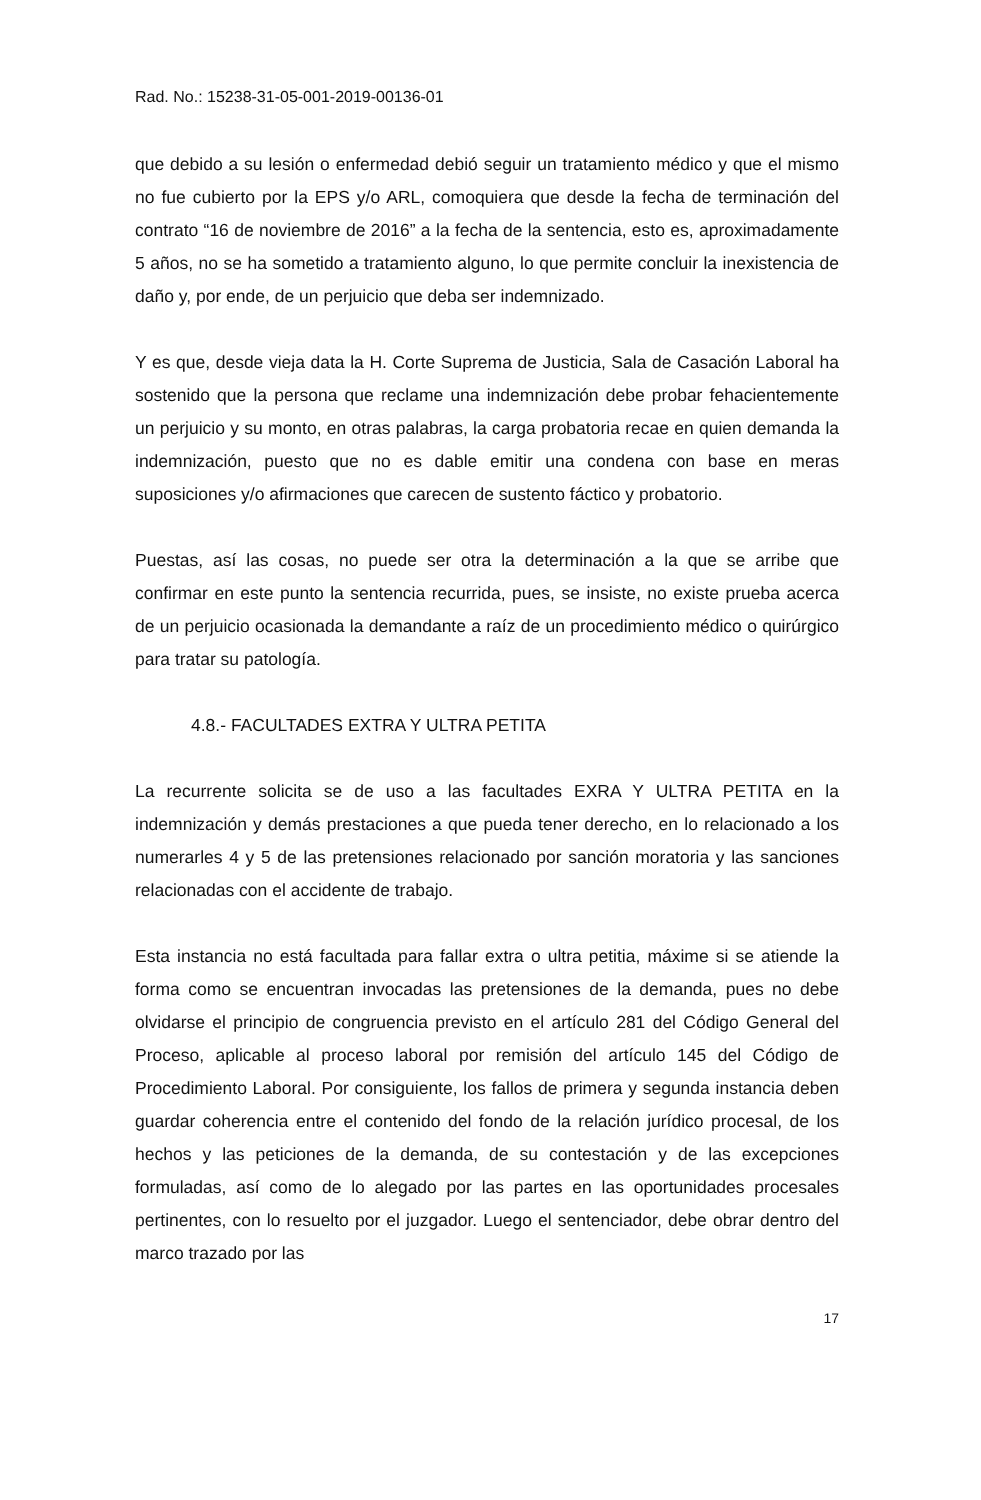Rad. No.: 15238-31-05-001-2019-00136-01
que debido a su lesión o enfermedad debió seguir un tratamiento médico y que el mismo no fue cubierto por la EPS y/o ARL, comoquiera que desde la fecha de terminación del contrato “16 de noviembre de 2016” a la fecha de la sentencia, esto es, aproximadamente 5 años, no se ha sometido a tratamiento alguno, lo que permite concluir la inexistencia de daño y, por ende, de un perjuicio que deba ser indemnizado.
Y es que, desde vieja data la H. Corte Suprema de Justicia, Sala de Casación Laboral ha sostenido que la persona que reclame una indemnización debe probar fehacientemente un perjuicio y su monto, en otras palabras, la carga probatoria recae en quien demanda la indemnización, puesto que no es dable emitir una condena con base en meras suposiciones y/o afirmaciones que carecen de sustento fáctico y probatorio.
Puestas, así las cosas, no puede ser otra la determinación a la que se arribe que confirmar en este punto la sentencia recurrida, pues, se insiste, no existe prueba acerca de un perjuicio ocasionada la demandante a raíz de un procedimiento médico o quirúrgico para tratar su patología.
4.8.- FACULTADES EXTRA Y ULTRA PETITA
La recurrente solicita se de uso a las facultades EXRA Y ULTRA PETITA en la indemnización y demás prestaciones a que pueda tener derecho, en lo relacionado a los numerarles 4 y 5 de las pretensiones relacionado por sanción moratoria y las sanciones relacionadas con el accidente de trabajo.
Esta instancia no está facultada para fallar extra o ultra petitia, máxime si se atiende la forma como se encuentran invocadas las pretensiones de la demanda, pues no debe olvidarse el principio de congruencia previsto en el artículo 281 del Código General del Proceso, aplicable al proceso laboral por remisión del artículo 145 del Código de Procedimiento Laboral. Por consiguiente, los fallos de primera y segunda instancia deben guardar coherencia entre el contenido del fondo de la relación jurídico procesal, de los hechos y las peticiones de la demanda, de su contestación y de las excepciones formuladas, así como de lo alegado por las partes en las oportunidades procesales pertinentes, con lo resuelto por el juzgador. Luego el sentenciador, debe obrar dentro del marco trazado por las
17